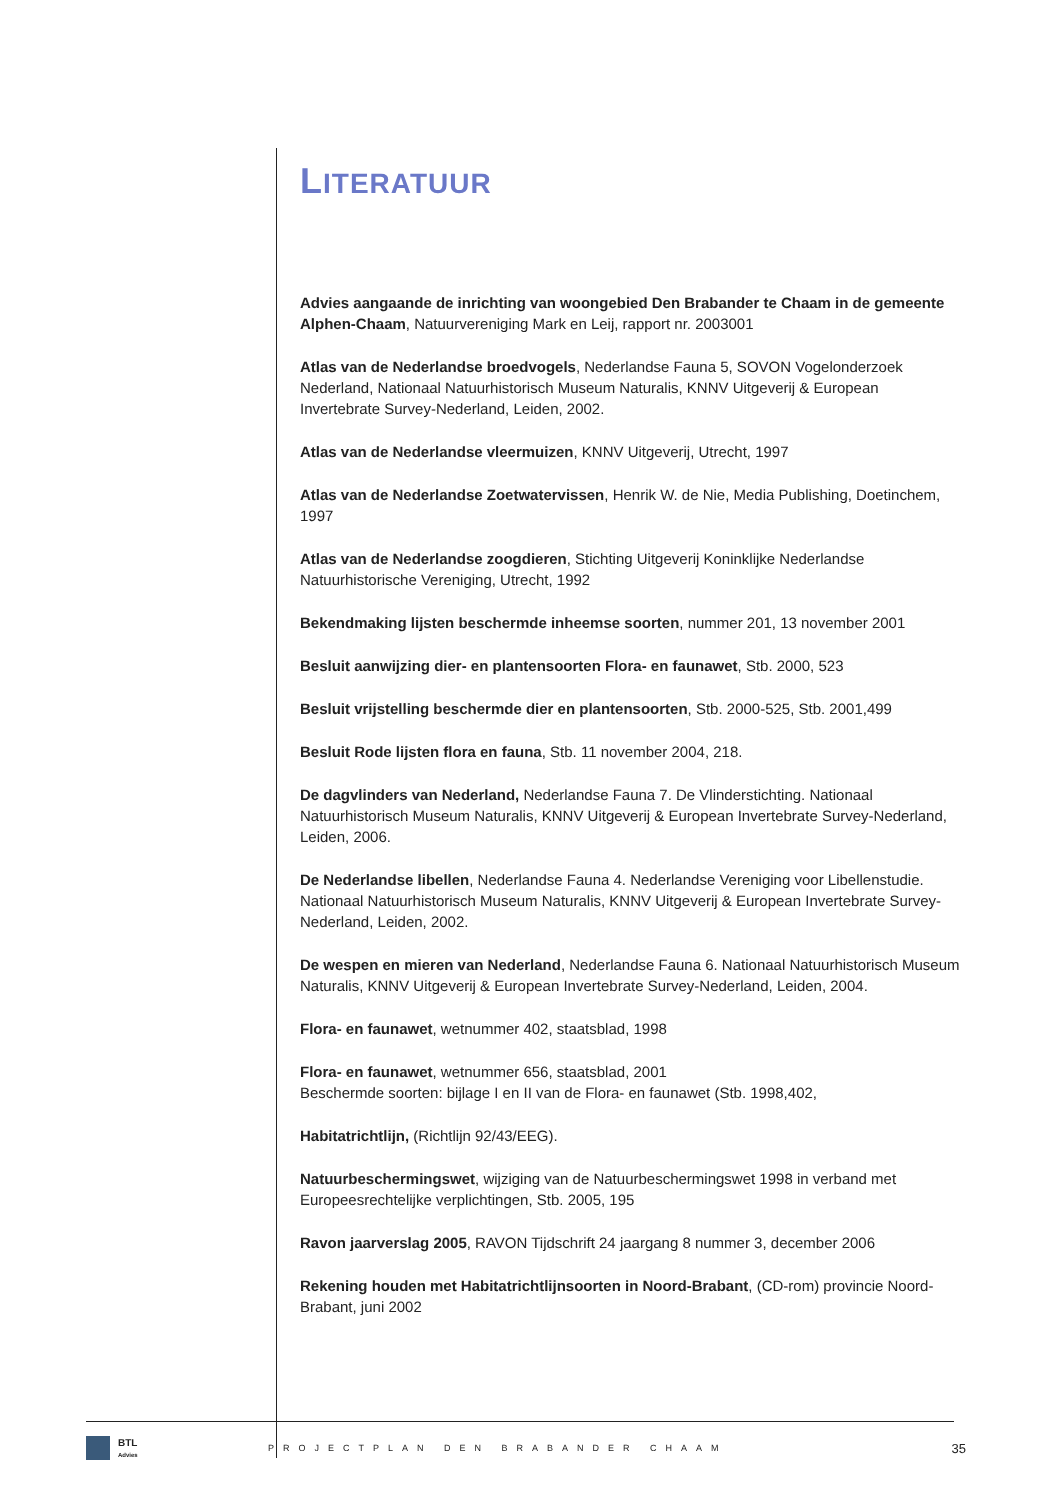LITERATUUR
Advies aangaande de inrichting van woongebied Den Brabander te Chaam in de gemeente Alphen-Chaam, Natuurvereniging Mark en Leij, rapport nr. 2003001
Atlas van de Nederlandse broedvogels, Nederlandse Fauna 5, SOVON Vogelonderzoek Nederland, Nationaal Natuurhistorisch Museum Naturalis, KNNV Uitgeverij & European Invertebrate Survey-Nederland, Leiden, 2002.
Atlas van de Nederlandse vleermuizen, KNNV Uitgeverij, Utrecht, 1997
Atlas van de Nederlandse Zoetwatervissen, Henrik W. de Nie, Media Publishing, Doetinchem, 1997
Atlas van de Nederlandse zoogdieren, Stichting Uitgeverij Koninklijke Nederlandse Natuurhistorische Vereniging, Utrecht, 1992
Bekendmaking lijsten beschermde inheemse soorten, nummer 201, 13 november 2001
Besluit aanwijzing dier- en plantensoorten Flora- en faunawet, Stb. 2000, 523
Besluit vrijstelling beschermde dier en plantensoorten, Stb. 2000-525, Stb. 2001,499
Besluit Rode lijsten flora en fauna, Stb. 11 november 2004, 218.
De dagvlinders van Nederland, Nederlandse Fauna 7. De Vlinderstichting. Nationaal Natuurhistorisch Museum Naturalis, KNNV Uitgeverij & European Invertebrate Survey-Nederland, Leiden, 2006.
De Nederlandse libellen, Nederlandse Fauna 4. Nederlandse Vereniging voor Libellenstudie. Nationaal Natuurhistorisch Museum Naturalis, KNNV Uitgeverij & European Invertebrate Survey-Nederland, Leiden, 2002.
De wespen en mieren van Nederland, Nederlandse Fauna 6. Nationaal Natuurhistorisch Museum Naturalis, KNNV Uitgeverij & European Invertebrate Survey-Nederland, Leiden, 2004.
Flora- en faunawet, wetnummer 402, staatsblad, 1998
Flora- en faunawet, wetnummer 656, staatsblad, 2001
Beschermde soorten: bijlage I en II van de Flora- en faunawet (Stb. 1998,402,
Habitatrichtlijn, (Richtlijn 92/43/EEG).
Natuurbeschermingswet, wijziging van de Natuurbeschermingswet 1998 in verband met Europeesrechtelijke verplichtingen, Stb. 2005, 195
Ravon jaarverslag 2005, RAVON Tijdschrift 24 jaargang 8 nummer 3, december 2006
Rekening houden met Habitatrichtlijnsoorten in Noord-Brabant, (CD-rom) provincie Noord-Brabant, juni 2002
BTL
Advies
PROJECTPLAN DEN BRABANDER CHAAM
35